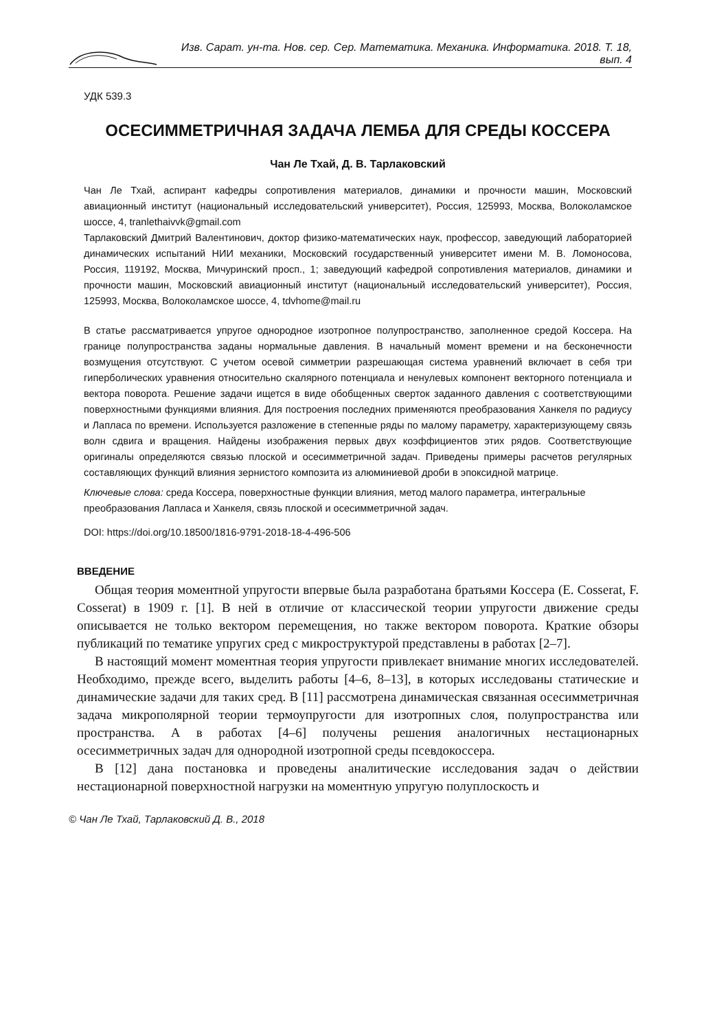Изв. Сарат. ун-та. Нов. сер. Сер. Математика. Механика. Информатика. 2018. Т. 18, вып. 4
УДК 539.3
ОСЕСИММЕТРИЧНАЯ ЗАДАЧА ЛЕМБА ДЛЯ СРЕДЫ КОССЕРА
Чан Ле Тхай, Д. В. Тарлаковский
Чан Ле Тхай, аспирант кафедры сопротивления материалов, динамики и прочности машин, Московский авиационный институт (национальный исследовательский университет), Россия, 125993, Москва, Волоколамское шоссе, 4, tranlethaivvk@gmail.com
Тарлаковский Дмитрий Валентинович, доктор физико-математических наук, профессор, заведующий лабораторией динамических испытаний НИИ механики, Московский государственный университет имени М. В. Ломоносова, Россия, 119192, Москва, Мичуринский просп., 1; заведующий кафедрой сопротивления материалов, динамики и прочности машин, Московский авиационный институт (национальный исследовательский университет), Россия, 125993, Москва, Волоколамское шоссе, 4, tdvhome@mail.ru
В статье рассматривается упругое однородное изотропное полупространство, заполненное средой Коссера. На границе полупространства заданы нормальные давления. В начальный момент времени и на бесконечности возмущения отсутствуют. С учетом осевой симметрии разрешающая система уравнений включает в себя три гиперболических уравнения относительно скалярного потенциала и ненулевых компонент векторного потенциала и вектора поворота. Решение задачи ищется в виде обобщенных сверток заданного давления с соответствующими поверхностными функциями влияния. Для построения последних применяются преобразования Ханкеля по радиусу и Лапласа по времени. Используется разложение в степенные ряды по малому параметру, характеризующему связь волн сдвига и вращения. Найдены изображения первых двух коэффициентов этих рядов. Соответствующие оригиналы определяются связью плоской и осесимметричной задач. Приведены примеры расчетов регулярных составляющих функций влияния зернистого композита из алюминиевой дроби в эпоксидной матрице.
Ключевые слова: среда Коссера, поверхностные функции влияния, метод малого параметра, интегральные преобразования Лапласа и Ханкеля, связь плоской и осесимметричной задач.
DOI: https://doi.org/10.18500/1816-9791-2018-18-4-496-506
ВВЕДЕНИЕ
Общая теория моментной упругости впервые была разработана братьями Коссера (E. Cosserat, F. Cosserat) в 1909 г. [1]. В ней в отличие от классической теории упругости движение среды описывается не только вектором перемещения, но также вектором поворота. Краткие обзоры публикаций по тематике упругих сред с микроструктурой представлены в работах [2–7].
В настоящий момент моментная теория упругости привлекает внимание многих исследователей. Необходимо, прежде всего, выделить работы [4–6, 8–13], в которых исследованы статические и динамические задачи для таких сред. В [11] рассмотрена динамическая связанная осесимметричная задача микрополярной теории термоупругости для изотропных слоя, полупространства или пространства. А в работах [4–6] получены решения аналогичных нестационарных осесимметричных задач для однородной изотропной среды псевдокоссера.
В [12] дана постановка и проведены аналитические исследования задач о действии нестационарной поверхностной нагрузки на моментную упругую полуплоскость и
© Чан Ле Тхай, Тарлаковский Д. В., 2018